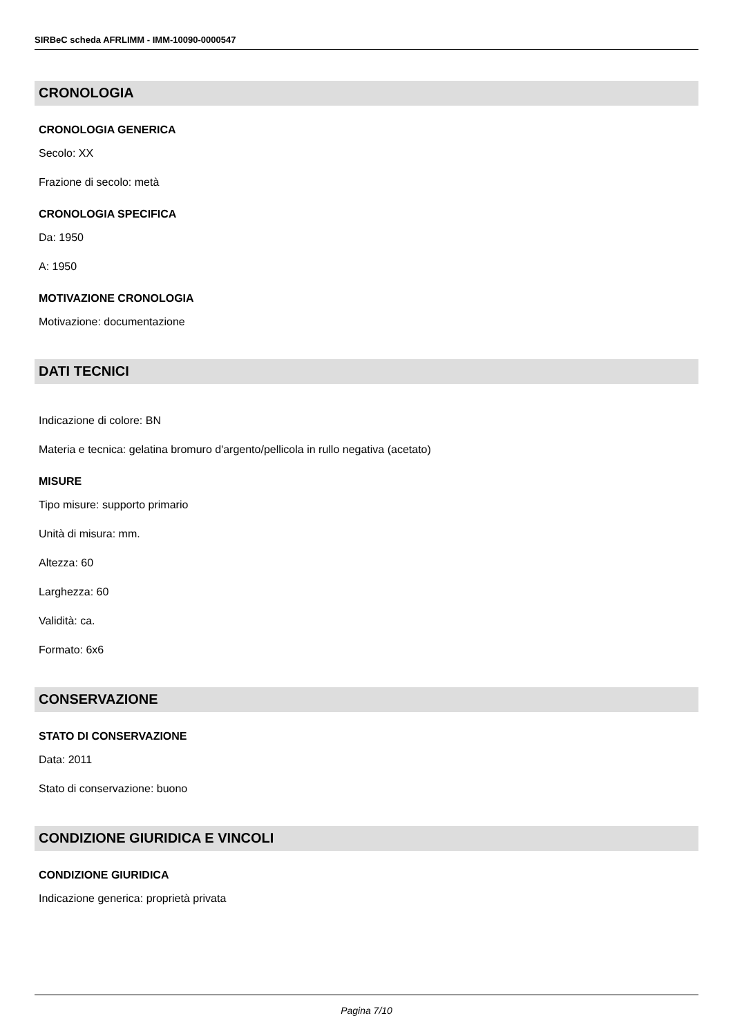SIRBeC scheda AFRLIMM - IMM-10090-0000547
CRONOLOGIA
CRONOLOGIA GENERICA
Secolo: XX
Frazione di secolo: metà
CRONOLOGIA SPECIFICA
Da: 1950
A: 1950
MOTIVAZIONE CRONOLOGIA
Motivazione: documentazione
DATI TECNICI
Indicazione di colore: BN
Materia e tecnica: gelatina bromuro d'argento/pellicola in rullo negativa (acetato)
MISURE
Tipo misure: supporto primario
Unità di misura: mm.
Altezza: 60
Larghezza: 60
Validità: ca.
Formato: 6x6
CONSERVAZIONE
STATO DI CONSERVAZIONE
Data: 2011
Stato di conservazione: buono
CONDIZIONE GIURIDICA E VINCOLI
CONDIZIONE GIURIDICA
Indicazione generica: proprietà privata
Pagina 7/10